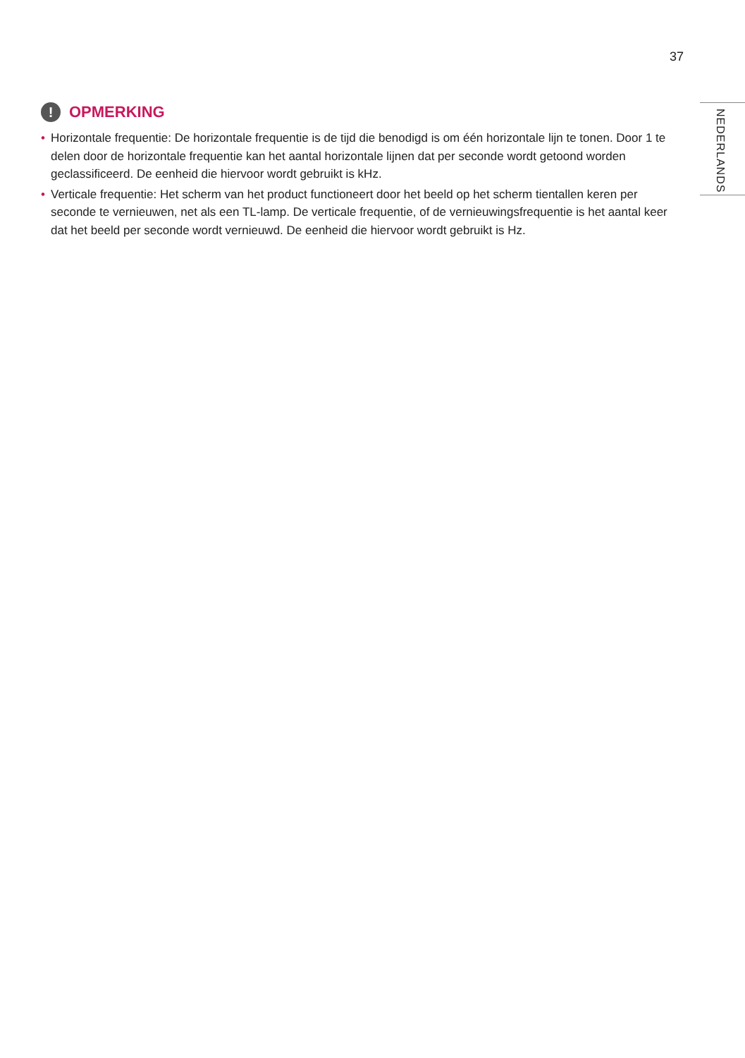37
NEDERLANDS
! OPMERKING
• Horizontale frequentie: De horizontale frequentie is de tijd die benodigd is om één horizontale lijn te tonen. Door 1 te delen door de horizontale frequentie kan het aantal horizontale lijnen dat per seconde wordt getoond worden geclassificeerd. De eenheid die hiervoor wordt gebruikt is kHz.
• Verticale frequentie: Het scherm van het product functioneert door het beeld op het scherm tientallen keren per seconde te vernieuwen, net als een TL-lamp. De verticale frequentie, of de vernieuwingsfrequentie is het aantal keer dat het beeld per seconde wordt vernieuwd. De eenheid die hiervoor wordt gebruikt is Hz.